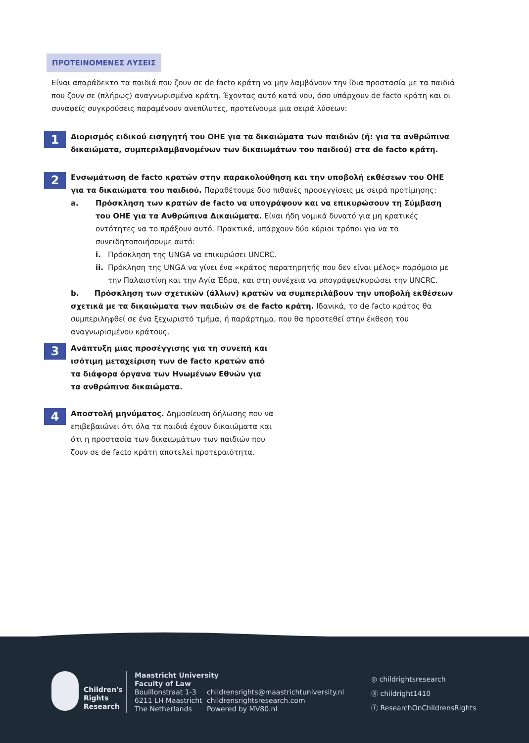ΠΡΟΤΕΙΝΟΜΕΝΕΣ ΛΥΣΕΙΣ
Είναι απαράδεκτο τα παιδιά που ζουν σε de facto κράτη να μην λαμβάνουν την ίδια προστασία με τα παιδιά που ζουν σε (πλήρως) αναγνωρισμένα κράτη. Έχοντας αυτό κατά νου, όσο υπάρχουν de facto κράτη και οι συναφείς συγκρούσεις παραμένουν ανεπίλυτες, προτείνουμε μια σειρά λύσεων:
1
Διορισμός ειδικού εισηγητή του ΟΗΕ για τα δικαιώματα των παιδιών (ή: για τα ανθρώπινα δικαιώματα, συμπεριλαμβανομένων των δικαιωμάτων του παιδιού) στα de facto κράτη.
2
Ενσωμάτωση de facto κρατών στην παρακολούθηση και την υποβολή εκθέσεων του ΟΗΕ για τα δικαιώματα του παιδιού. Παραθέτουμε δύο πιθανές προσεγγίσεις με σειρά προτίμησης:
a. Πρόσκληση των κρατών de facto να υπογράψουν και να επικυρώσουν τη Σύμβαση του ΟΗΕ για τα Ανθρώπινα Δικαιώματα. Είναι ήδη νομικά δυνατό για μη κρατικές οντότητες να το πράξουν αυτό. Πρακτικά, υπάρχουν δύο κύριοι τρόποι για να το συνειδητοποιήσουμε αυτό:
i. Πρόσκληση της UNGA να επικυρώσει UNCRC.
ii.
Πρόκληση της UNGA να γίνει ένα «κράτος παρατηρητής που δεν είναι μέλος» παρόμοιο με την Παλαιστίνη και την Αγία Έδρα, και στη συνέχεια να υπογράψει/κυρώσει την UNCRC.
b. Πρόσκληση των σχετικών (άλλων) κρατών να συμπεριλάβουν την υποβολή εκθέσεων σχετικά με τα δικαιώματα των παιδιών σε de facto κράτη. Ιδανικά, το de facto κράτος θα συμπεριληφθεί σε ένα ξεχωριστό τμήμα, ή παράρτημα, που θα προστεθεί στην έκθεση του αναγνωρισμένου κράτους.
3
Ανάπτυξη μιας προσέγγισης για τη συνεπή και ισότιμη μεταχείριση των de facto κρατών από τα διάφορα όργανα των Ηνωμένων Εθνών για τα ανθρώπινα δικαιώματα.
4
Αποστολή μηνύματος. Δημοσίευση δήλωσης που να επιβεβαιώνει ότι όλα τα παιδιά έχουν δικαιώματα και ότι η προστασία των δικαιωμάτων των παιδιών που ζουν σε de facto κράτη αποτελεί προτεραιότητα.
Children's
Rights
Research
Maastricht University
Faculty of Law
Bouillonstraat 1-3
6211 LH Maastricht
The Netherlands
childrensrights@maastrichtuniversity.nl
childrensrightsresearch.com
Powered by MV80.nl
◎ childrightsresearch
Ⓧ childright1410
ⓕ ResearchOnChildrensRights